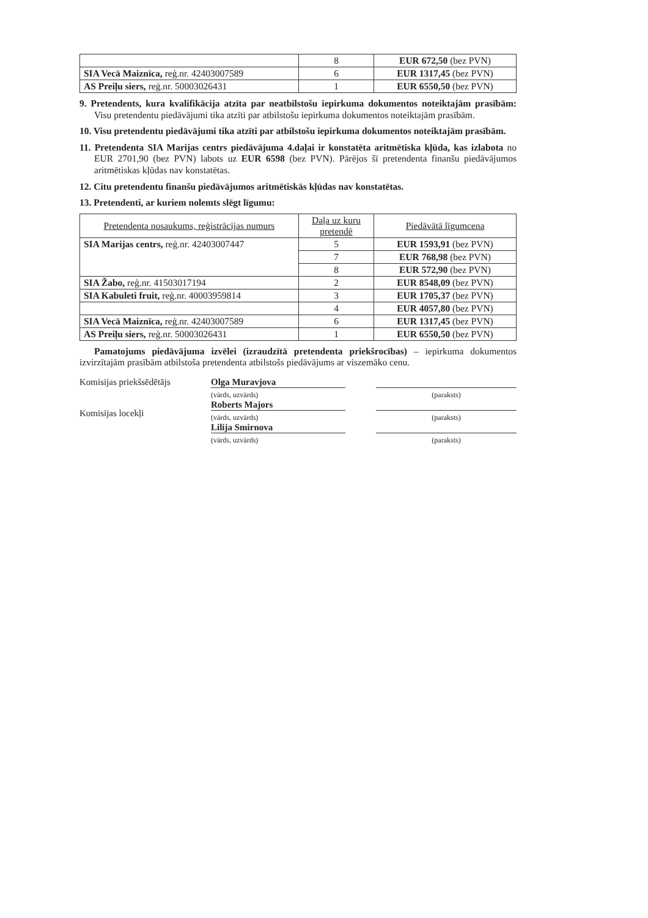| | 8 | EUR 672,50 (bez PVN) |
| SIA Vecā Maiznīca, reģ.nr. 42403007589 | 6 | EUR 1317,45 (bez PVN) |
| AS Preiļu siers, reģ.nr. 50003026431 | 1 | EUR 6550,50 (bez PVN) |
9. Pretendents, kura kvalifikācija atzīta par neatbilstošu iepirkuma dokumentos noteiktajām prasībām: Visu pretendentu piedāvājumi tika atzīti par atbilstošu iepirkuma dokumentos noteiktajām prasībām.
10. Visu pretendentu piedāvājumi tika atzīti par atbilstošu iepirkuma dokumentos noteiktajām prasībām.
11. Pretendenta SIA Marijas centrs piedāvājuma 4.daļai ir konstatēta aritmētiska kļūda, kas izlabota no EUR 2701,90 (bez PVN) labots uz EUR 6598 (bez PVN). Pārējos šī pretendenta finanšu piedāvājumos aritmētiskas kļūdas nav konstatētas.
12. Citu pretendentu finanšu piedāvājumos aritmētiskās kļūdas nav konstatētas.
13. Pretendenti, ar kuriem nolemts slēgt līgumu:
| Pretendenta nosaukums, reģistrācijas numurs | Daļa uz kuru pretendē | Piedāvātā līgumcena |
| --- | --- | --- |
| SIA Marijas centrs, reģ.nr. 42403007447 | 5 | EUR 1593,91 (bez PVN) |
| | 7 | EUR 768,98 (bez PVN) |
| | 8 | EUR 572,90 (bez PVN) |
| SIA Žabo, reģ.nr. 41503017194 | 2 | EUR 8548,09 (bez PVN) |
| SIA Kabuleti fruit, reģ.nr. 40003959814 | 3 | EUR 1705,37 (bez PVN) |
| | 4 | EUR 4057,80 (bez PVN) |
| SIA Vecā Maiznīca, reģ.nr. 42403007589 | 6 | EUR 1317,45 (bez PVN) |
| AS Preiļu siers, reģ.nr. 50003026431 | 1 | EUR 6550,50 (bez PVN) |
Pamatojums piedāvājuma izvēlei (izraudzītā pretendenta priekšrocības) – iepirkuma dokumentos izvirzītajām prasībām atbilstoša pretendenta atbilstošs piedāvājums ar viszemāko cenu.
Komisijas priekšsēdētājs
Komisijas locekļi
Olga Muravjova
(vārds, uzvārds)
Roberts Majors
(vārds, uzvārds)
Lilija Smirnova
(vārds, uzvārds)
(paraksts)
(paraksts)
(paraksts)